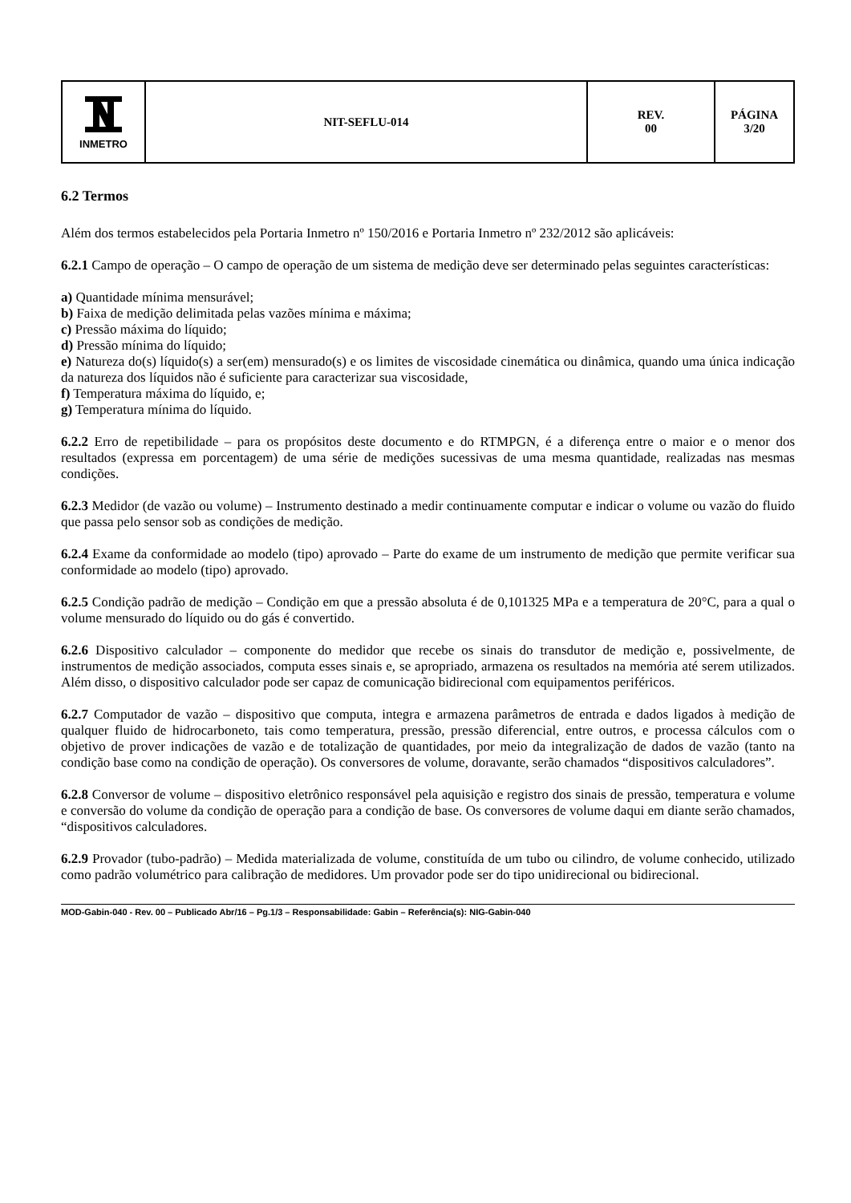| INMETRO | NIT-SEFLU-014 | REV. 00 | PÁGINA 3/20 |
6.2 Termos
Além dos termos estabelecidos pela Portaria Inmetro nº 150/2016 e Portaria Inmetro nº 232/2012 são aplicáveis:
6.2.1 Campo de operação – O campo de operação de um sistema de medição deve ser determinado pelas seguintes características:
a) Quantidade mínima mensurável;
b) Faixa de medição delimitada pelas vazões mínima e máxima;
c) Pressão máxima do líquido;
d) Pressão mínima do líquido;
e) Natureza do(s) líquido(s) a ser(em) mensurado(s) e os limites de viscosidade cinemática ou dinâmica, quando uma única indicação da natureza dos líquidos não é suficiente para caracterizar sua viscosidade,
f) Temperatura máxima do líquido, e;
g) Temperatura mínima do líquido.
6.2.2 Erro de repetibilidade – para os propósitos deste documento e do RTMPGN, é a diferença entre o maior e o menor dos resultados (expressa em porcentagem) de uma série de medições sucessivas de uma mesma quantidade, realizadas nas mesmas condições.
6.2.3 Medidor (de vazão ou volume) – Instrumento destinado a medir continuamente computar e indicar o volume ou vazão do fluido que passa pelo sensor sob as condições de medição.
6.2.4 Exame da conformidade ao modelo (tipo) aprovado – Parte do exame de um instrumento de medição que permite verificar sua conformidade ao modelo (tipo) aprovado.
6.2.5 Condição padrão de medição – Condição em que a pressão absoluta é de 0,101325 MPa e a temperatura de 20°C, para a qual o volume mensurado do líquido ou do gás é convertido.
6.2.6 Dispositivo calculador – componente do medidor que recebe os sinais do transdutor de medição e, possivelmente, de instrumentos de medição associados, computa esses sinais e, se apropriado, armazena os resultados na memória até serem utilizados. Além disso, o dispositivo calculador pode ser capaz de comunicação bidirecional com equipamentos periféricos.
6.2.7 Computador de vazão – dispositivo que computa, integra e armazena parâmetros de entrada e dados ligados à medição de qualquer fluido de hidrocarboneto, tais como temperatura, pressão, pressão diferencial, entre outros, e processa cálculos com o objetivo de prover indicações de vazão e de totalização de quantidades, por meio da integralização de dados de vazão (tanto na condição base como na condição de operação). Os conversores de volume, doravante, serão chamados “dispositivos calculadores”.
6.2.8 Conversor de volume – dispositivo eletrônico responsável pela aquisição e registro dos sinais de pressão, temperatura e volume e conversão do volume da condição de operação para a condição de base. Os conversores de volume daqui em diante serão chamados, “dispositivos calculadores.
6.2.9 Provador (tubo-padrão) – Medida materializada de volume, constituída de um tubo ou cilindro, de volume conhecido, utilizado como padrão volumétrico para calibração de medidores. Um provador pode ser do tipo unidirecional ou bidirecional.
MOD-Gabin-040 - Rev. 00 – Publicado Abr/16 – Pg.1/3 – Responsabilidade: Gabin – Referência(s): NIG-Gabin-040